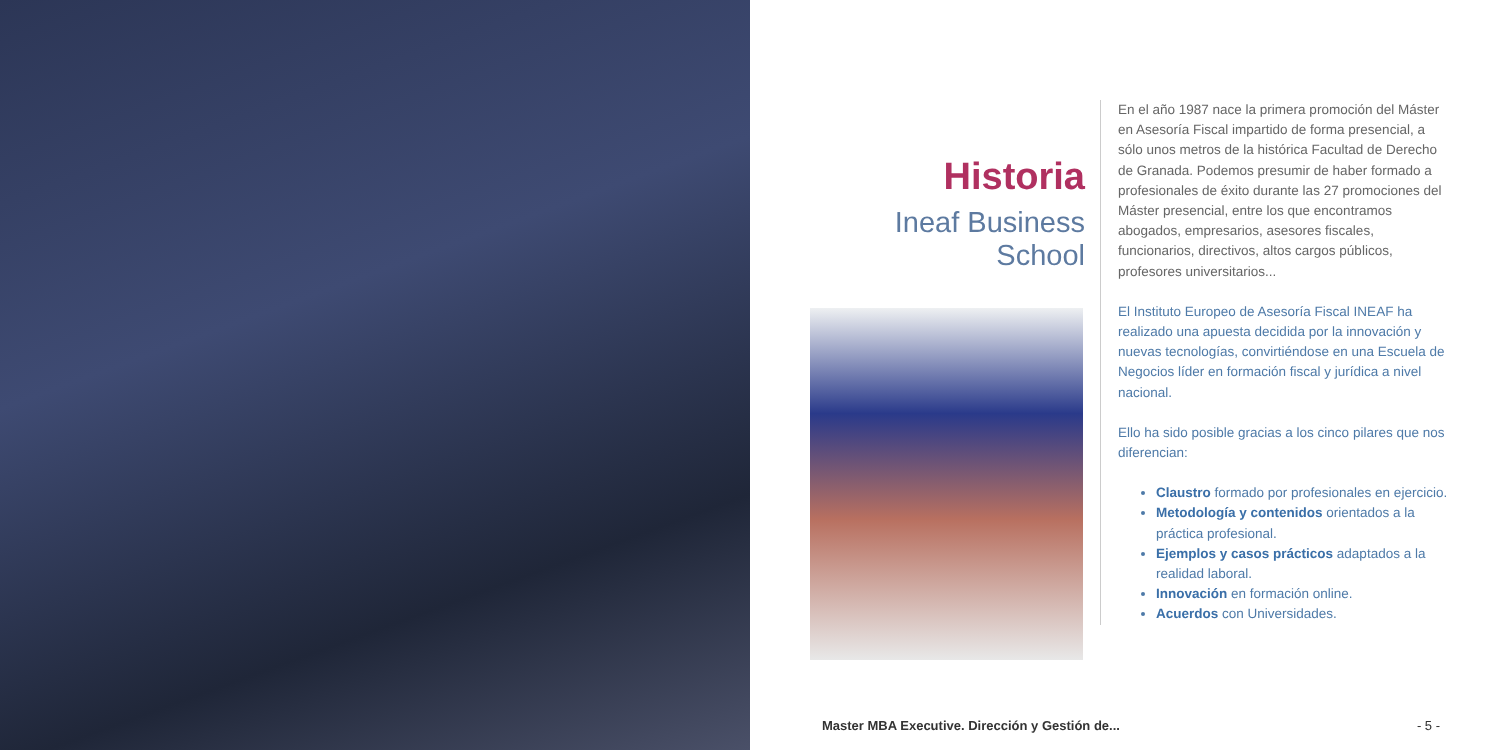Historia
Ineaf Business School
En el año 1987 nace la primera promoción del Máster en Asesoría Fiscal impartido de forma presencial, a sólo unos metros de la histórica Facultad de Derecho de Granada. Podemos presumir de haber formado a profesionales de éxito durante las 27 promociones del Máster presencial, entre los que encontramos abogados, empresarios, asesores fiscales, funcionarios, directivos, altos cargos públicos, profesores universitarios...
El Instituto Europeo de Asesoría Fiscal INEAF ha realizado una apuesta decidida por la innovación y nuevas tecnologías, convirtiéndose en una Escuela de Negocios líder en formación fiscal y jurídica a nivel nacional.
Ello ha sido posible gracias a los cinco pilares que nos diferencian:
Claustro formado por profesionales en ejercicio.
Metodología y contenidos orientados a la práctica profesional.
Ejemplos y casos prácticos adaptados a la realidad laboral.
Innovación en formación online.
Acuerdos con Universidades.
Master MBA Executive. Dirección y Gestión de... - 5 -